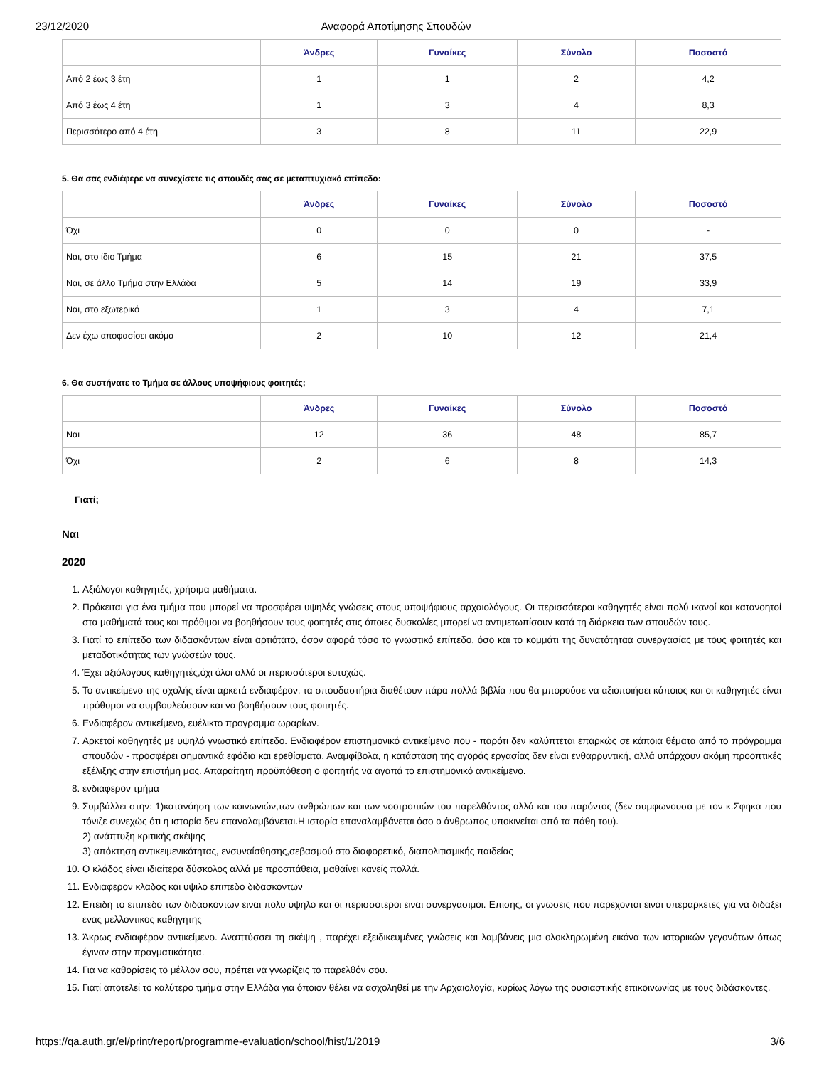23/12/2020 Αναφορά Αποτίμησης Σπουδών
| | Άνδρες | Γυναίκες | Σύνολο | Ποσοστό |
| Από 2 έως 3 έτη | 1 | 1 | 2 | 4,2 |
| Από 3 έως 4 έτη | 1 | 3 | 4 | 8,3 |
| Περισσότερο από 4 έτη | 3 | 8 | 11 | 22,9 |
5. Θα σας ενδιέφερε να συνεχίσετε τις σπουδές σας σε μεταπτυχιακό επίπεδο:
| | Άνδρες | Γυναίκες | Σύνολο | Ποσοστό |
| Όχι | 0 | 0 | 0 | - |
| Ναι, στο ίδιο Τμήμα | 6 | 15 | 21 | 37,5 |
| Ναι, σε άλλο Τμήμα στην Ελλάδα | 5 | 14 | 19 | 33,9 |
| Ναι, στο εξωτερικό | 1 | 3 | 4 | 7,1 |
| Δεν έχω αποφασίσει ακόμα | 2 | 10 | 12 | 21,4 |
6. Θα συστήνατε το Τμήμα σε άλλους υποψήφιους φοιτητές;
| | Άνδρες | Γυναίκες | Σύνολο | Ποσοστό |
| Ναι | 12 | 36 | 48 | 85,7 |
| Όχι | 2 | 6 | 8 | 14,3 |
Γιατί;
Ναι
2020
1. Αξιόλογοι καθηγητές, χρήσιμα μαθήματα.
2. Πρόκειται για ένα τμήμα που μπορεί να προσφέρει υψηλές γνώσεις στους υποψήφιους αρχαιολόγους. Οι περισσότεροι καθηγητές είναι πολύ ικανοί και κατανοητοί στα μαθήματά τους και πρόθιμοι να βοηθήσουν τους φοιτητές στις όποιες δυσκολίες μπορεί να αντιμετωπίσουν κατά τη διάρκεια των σπουδών τους.
3. Γιατί το επίπεδο των διδασκόντων είναι αρτιότατο, όσον αφορά τόσο το γνωστικό επίπεδο, όσο και το κομμάτι της δυνατότηταα συνεργασίας με τους φοιτητές και μεταδοτικότητας των γνώσεών τους.
4. Έχει αξιόλογους καθηγητές,όχι όλοι αλλά οι περισσότεροι ευτυχώς.
5. Το αντικείμενο της σχολής είναι αρκετά ενδιαφέρον, τα σπουδαστήρια διαθέτουν πάρα πολλά βιβλία που θα μπορούσε να αξιοποιήσει κάποιος και οι καθηγητές είναι πρόθυμοι να συμβουλεύσουν και να βοηθήσουν τους φοιτητές.
6. Ενδιαφέρον αντικείμενο, ευέλικτο προγραμμα ωραρίων.
7. Αρκετοί καθηγητές με υψηλό γνωστικό επίπεδο. Ενδιαφέρον επιστημονικό αντικείμενο που - παρότι δεν καλύπτεται επαρκώς σε κάποια θέματα από το πρόγραμμα σπουδών - προσφέρει σημαντικά εφόδια και ερεθίσματα. Αναμφίβολα, η κατάσταση της αγοράς εργασίας δεν είναι ενθαρρυντική, αλλά υπάρχουν ακόμη προοπτικές εξέλιξης στην επιστήμη μας. Απαραίτητη προϋπόθεση ο φοιτητής να αγαπά το επιστημονικό αντικείμενο.
8. ενδιαφερον τμήμα
9. Συμβάλλει στην: 1)κατανόηση των κοινωνιών,των ανθρώπων και των νοοτροπιών του παρελθόντος αλλά και του παρόντος (δεν συμφωνουσα με τον κ.Σφηκα που τόνιζε συνεχώς ότι η ιστορία δεν επαναλαμβάνεται.Η ιστορία επαναλαμβάνεται όσο ο άνθρωπος υποκινείται από τα πάθη του).
2) ανάπτυξη κριτικής σκέψης
3) απόκτηση αντικειμενικότητας, ενσυναίσθησης,σεβασμού στο διαφορετικό, διαπολιτισμικής παιδείας
10. Ο κλάδος είναι ιδιαίτερα δύσκολος αλλά με προσπάθεια, μαθαίνει κανείς πολλά.
11. Ενδιαφερον κλαδος και υψιλο επιπεδο διδασκοντων
12. Επειδη το επιπεδο των διδασκοντων ειναι πολυ υψηλο και οι περισσοτεροι ειναι συνεργασιμοι. Επισης, οι γνωσεις που παρεχονται ειναι υπεραρκετες για να διδαξει ενας μελλοντικος καθηγητης
13. Άκρως ενδιαφέρον αντικείμενο. Αναπτύσσει τη σκέψη , παρέχει εξειδικευμένες γνώσεις και λαμβάνεις μια ολοκληρωμένη εικόνα των ιστορικών γεγονότων όπως έγιναν στην πραγματικότητα.
14. Για να καθορίσεις το μέλλον σου, πρέπει να γνωρίζεις το παρελθόν σου.
15. Γιατί αποτελεί το καλύτερο τμήμα στην Ελλάδα για όποιον θέλει να ασχοληθεί με την Αρχαιολογία, κυρίως λόγω της ουσιαστικής επικοινωνίας με τους διδάσκοντες.
https://qa.auth.gr/el/print/report/programme-evaluation/school/hist/1/2019 3/6